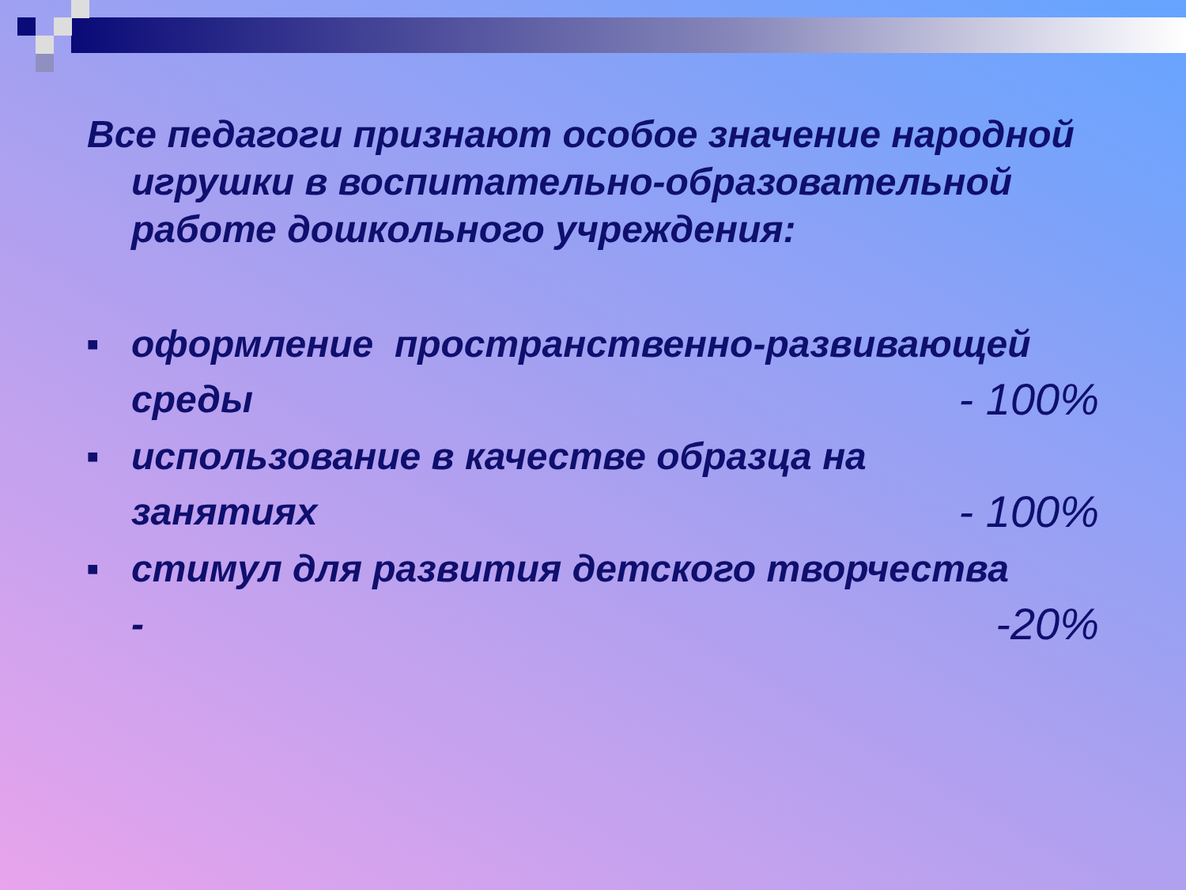Все педагоги признают особое значение народной игрушки в воспитательно-образовательной работе дошкольного учреждения:
■
оформление пространственно-развивающей
среды - 100%
■
использование в качестве образца на
занятиях - 100%
■
стимул для развития детского творчества
- -20%